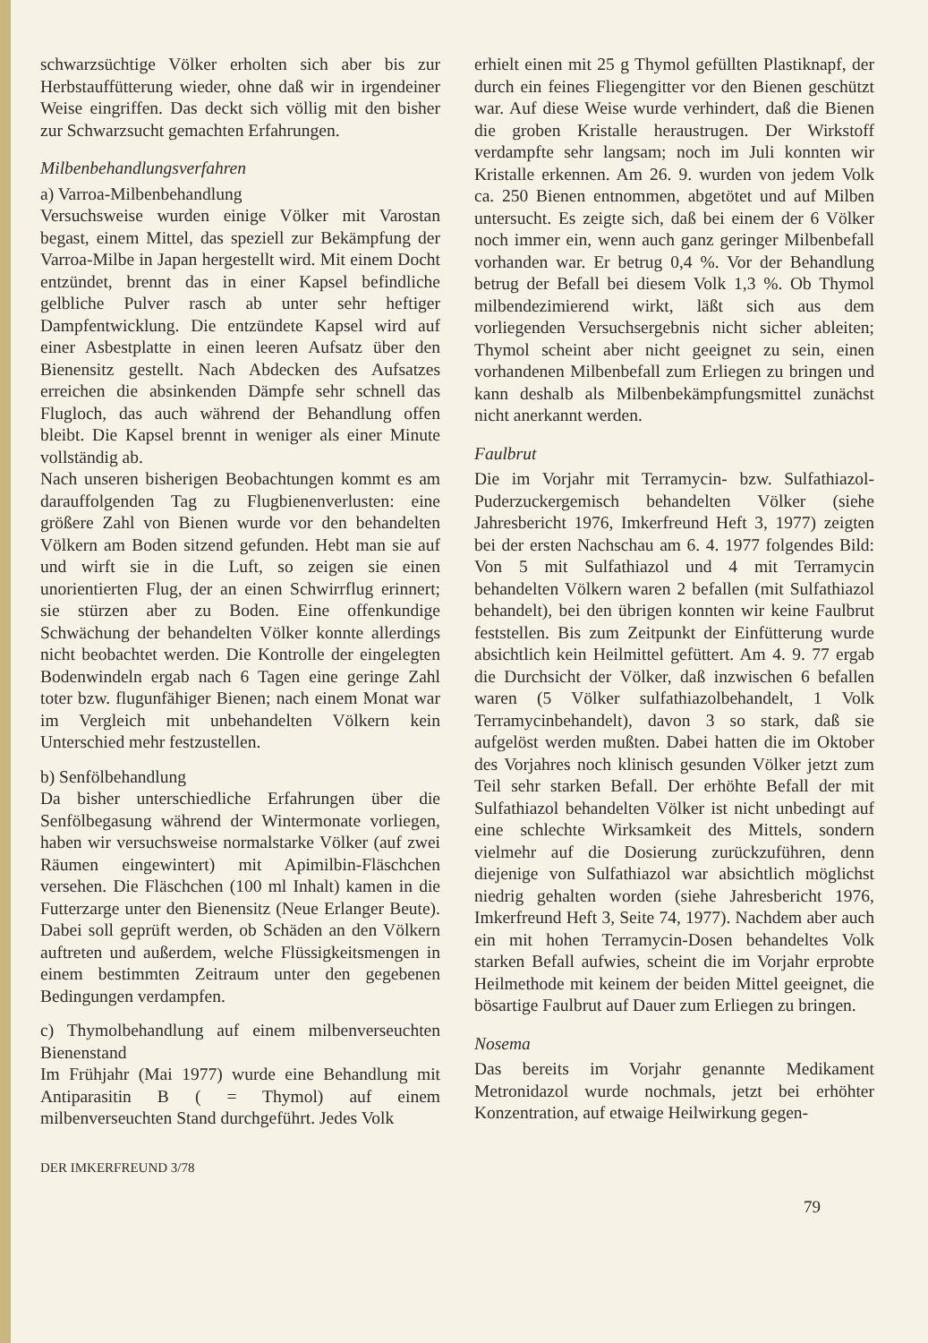schwarzsüchtige Völker erholten sich aber bis zur Herbstauffütterung wieder, ohne daß wir in irgendeiner Weise eingriffen. Das deckt sich völlig mit den bisher zur Schwarzsucht gemachten Erfahrungen.
Milbenbehandlungsverfahren
a) Varroa-Milbenbehandlung
Versuchsweise wurden einige Völker mit Varostan begast, einem Mittel, das speziell zur Bekämpfung der Varroa-Milbe in Japan hergestellt wird. Mit einem Docht entzündet, brennt das in einer Kapsel befindliche gelbliche Pulver rasch ab unter sehr heftiger Dampfentwicklung. Die entzündete Kapsel wird auf einer Asbestplatte in einen leeren Aufsatz über den Bienensitz gestellt. Nach Abdecken des Aufsatzes erreichen die absinkenden Dämpfe sehr schnell das Flugloch, das auch während der Behandlung offen bleibt. Die Kapsel brennt in weniger als einer Minute vollständig ab.
Nach unseren bisherigen Beobachtungen kommt es am darauffolgenden Tag zu Flugbienenverlusten: eine größere Zahl von Bienen wurde vor den behandelten Völkern am Boden sitzend gefunden. Hebt man sie auf und wirft sie in die Luft, so zeigen sie einen unorientierten Flug, der an einen Schwirrflug erinnert; sie stürzen aber zu Boden. Eine offenkundige Schwächung der behandelten Völker konnte allerdings nicht beobachtet werden. Die Kontrolle der eingelegten Bodenwindeln ergab nach 6 Tagen eine geringe Zahl toter bzw. flugunfähiger Bienen; nach einem Monat war im Vergleich mit unbehandelten Völkern kein Unterschied mehr festzustellen.
b) Senfölbehandlung
Da bisher unterschiedliche Erfahrungen über die Senfölbegasung während der Wintermonate vorliegen, haben wir versuchsweise normalstarke Völker (auf zwei Räumen eingewintert) mit Apimilbin-Fläschchen versehen. Die Fläschchen (100 ml Inhalt) kamen in die Futterzarge unter den Bienensitz (Neue Erlanger Beute). Dabei soll geprüft werden, ob Schäden an den Völkern auftreten und außerdem, welche Flüssigkeitsmengen in einem bestimmten Zeitraum unter den gegebenen Bedingungen verdampfen.
c) Thymolbehandlung auf einem milbenverseuchten Bienenstand
Im Frühjahr (Mai 1977) wurde eine Behandlung mit Antiparasitin B ( = Thymol) auf einem milbenverseuchten Stand durchgeführt. Jedes Volk
erhielt einen mit 25 g Thymol gefüllten Plastiknapf, der durch ein feines Fliegengitter vor den Bienen geschützt war. Auf diese Weise wurde verhindert, daß die Bienen die groben Kristalle heraustrugen. Der Wirkstoff verdampfte sehr langsam; noch im Juli konnten wir Kristalle erkennen. Am 26. 9. wurden von jedem Volk ca. 250 Bienen entnommen, abgetötet und auf Milben untersucht. Es zeigte sich, daß bei einem der 6 Völker noch immer ein, wenn auch ganz geringer Milbenbefall vorhanden war. Er betrug 0,4 %. Vor der Behandlung betrug der Befall bei diesem Volk 1,3 %. Ob Thymol milbendezimierend wirkt, läßt sich aus dem vorliegenden Versuchsergebnis nicht sicher ableiten; Thymol scheint aber nicht geeignet zu sein, einen vorhandenen Milbenbefall zum Erliegen zu bringen und kann deshalb als Milbenbekämpfungsmittel zunächst nicht anerkannt werden.
Faulbrut
Die im Vorjahr mit Terramycin- bzw. Sulfathiazol-Puderzuckergemisch behandelten Völker (siehe Jahresbericht 1976, Imkerfreund Heft 3, 1977) zeigten bei der ersten Nachschau am 6. 4. 1977 folgendes Bild: Von 5 mit Sulfathiazol und 4 mit Terramycin behandelten Völkern waren 2 befallen (mit Sulfathiazol behandelt), bei den übrigen konnten wir keine Faulbrut feststellen. Bis zum Zeitpunkt der Einfütterung wurde absichtlich kein Heilmittel gefüttert. Am 4. 9. 77 ergab die Durchsicht der Völker, daß inzwischen 6 befallen waren (5 Völker sulfathiazolbehandelt, 1 Volk Terramycinbehandelt), davon 3 so stark, daß sie aufgelöst werden mußten. Dabei hatten die im Oktober des Vorjahres noch klinisch gesunden Völker jetzt zum Teil sehr starken Befall. Der erhöhte Befall der mit Sulfathiazol behandelten Völker ist nicht unbedingt auf eine schlechte Wirksamkeit des Mittels, sondern vielmehr auf die Dosierung zurückzuführen, denn diejenige von Sulfathiazol war absichtlich möglichst niedrig gehalten worden (siehe Jahresbericht 1976, Imkerfreund Heft 3, Seite 74, 1977). Nachdem aber auch ein mit hohen Terramycin-Dosen behandeltes Volk starken Befall aufwies, scheint die im Vorjahr erprobte Heilmethode mit keinem der beiden Mittel geeignet, die bösartige Faulbrut auf Dauer zum Erliegen zu bringen.
Nosema
Das bereits im Vorjahr genannte Medikament Metronidazol wurde nochmals, jetzt bei erhöhter Konzentration, auf etwaige Heilwirkung gegen-
DER IMKERFREUND 3/78
79